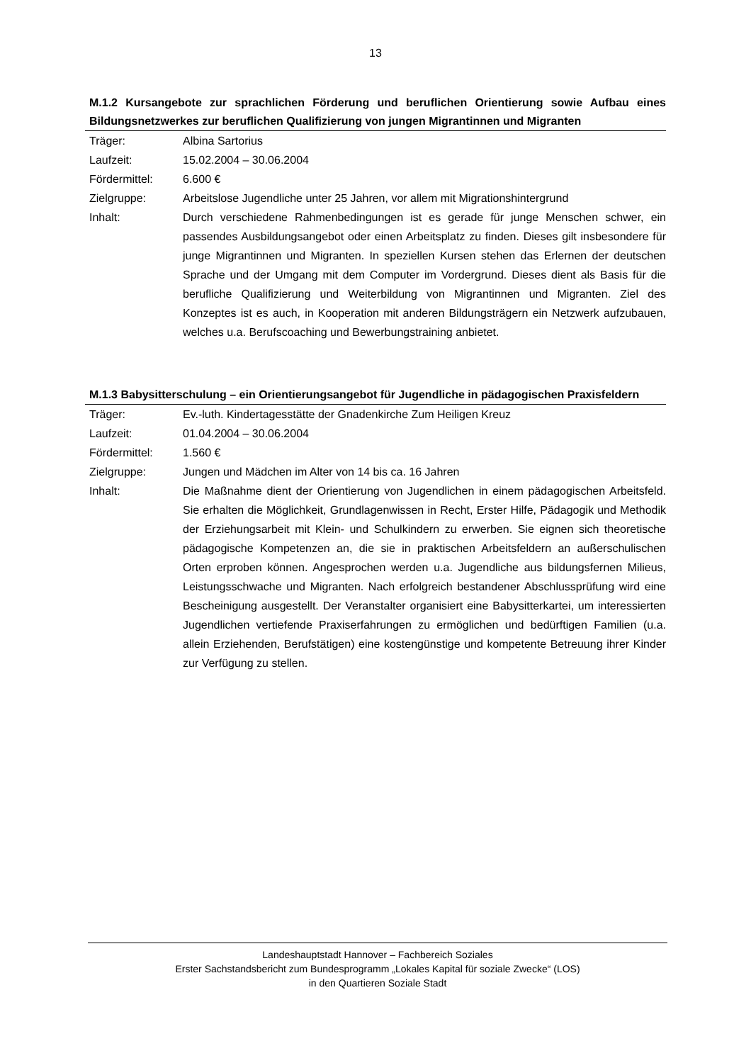13
M.1.2 Kursangebote zur sprachlichen Förderung und beruflichen Orientierung sowie Aufbau eines Bildungsnetzwerkes zur beruflichen Qualifizierung von jungen Migrantinnen und Migranten
Träger: Albina Sartorius
Laufzeit: 15.02.2004 – 30.06.2004
Fördermittel: 6.600 €
Zielgruppe: Arbeitslose Jugendliche unter 25 Jahren, vor allem mit Migrationshintergrund
Inhalt: Durch verschiedene Rahmenbedingungen ist es gerade für junge Menschen schwer, ein passendes Ausbildungsangebot oder einen Arbeitsplatz zu finden. Dieses gilt insbesondere für junge Migrantinnen und Migranten. In speziellen Kursen stehen das Erlernen der deutschen Sprache und der Umgang mit dem Computer im Vordergrund. Dieses dient als Basis für die berufliche Qualifizierung und Weiterbildung von Migrantinnen und Migranten. Ziel des Konzeptes ist es auch, in Kooperation mit anderen Bildungsträgern ein Netzwerk aufzubauen, welches u.a. Berufscoaching und Bewerbungstraining anbietet.
M.1.3 Babysitterschulung – ein Orientierungsangebot für Jugendliche in pädagogischen Praxisfeldern
Träger: Ev.-luth. Kindertagesstätte der Gnadenkirche Zum Heiligen Kreuz
Laufzeit: 01.04.2004 – 30.06.2004
Fördermittel: 1.560 €
Zielgruppe: Jungen und Mädchen im Alter von 14 bis ca. 16 Jahren
Inhalt: Die Maßnahme dient der Orientierung von Jugendlichen in einem pädagogischen Arbeitsfeld. Sie erhalten die Möglichkeit, Grundlagenwissen in Recht, Erster Hilfe, Pädagogik und Methodik der Erziehungsarbeit mit Klein- und Schulkindern zu erwerben. Sie eignen sich theoretische pädagogische Kompetenzen an, die sie in praktischen Arbeitsfeldern an außerschulischen Orten erproben können. Angesprochen werden u.a. Jugendliche aus bildungsfernen Milieus, Leistungsschwache und Migranten. Nach erfolgreich bestandener Abschlussprüfung wird eine Bescheinigung ausgestellt. Der Veranstalter organisiert eine Babysitterkartei, um interessierten Jugendlichen vertiefende Praxiserfahrungen zu ermöglichen und bedürftigen Familien (u.a. allein Erziehenden, Berufstätigen) eine kostengünstige und kompetente Betreuung ihrer Kinder zur Verfügung zu stellen.
Landeshauptstadt Hannover – Fachbereich Soziales
Erster Sachstandsbericht zum Bundesprogramm „Lokales Kapital für soziale Zwecke“ (LOS)
in den Quartieren Soziale Stadt